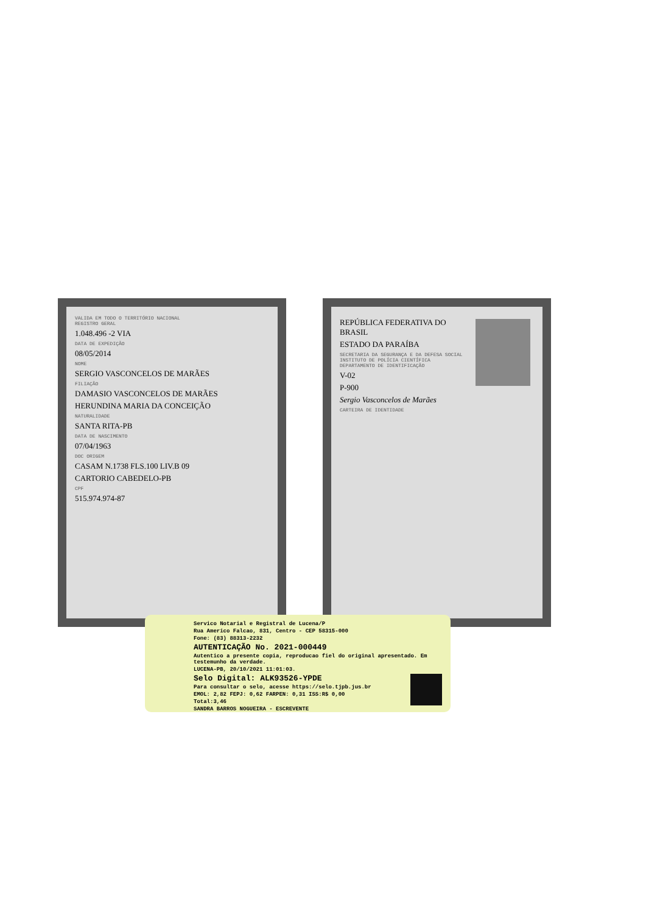VALIDA EM TODO O TERRITÓRIO NACIONAL
REGISTRO GERAL
1.048.496 -2 VIA
DATA DE EXPEDIÇÃO
08/05/2014
NOME
SERGIO VASCONCELOS DE MARÃES
FILIAÇÃO
DAMASIO VASCONCELOS DE MARÃES
HERUNDINA MARIA DA CONCEIÇÃO
NATURALIDADE
SANTA RITA-PB
DATA DE NASCIMENTO
07/04/1963
DOC ORIGEM
CASAM N.1738 FLS.100 LIV.B 09
CARTORIO CABEDELO-PB
CPF
515.974.974-87
REPÚBLICA FEDERATIVA DO BRASIL
ESTADO DA PARAÍBA
SECRETARIA DA SEGURANÇA E DA DEFESA SOCIAL
INSTITUTO DE POLÍCIA CIENTÍFICA
DEPARTAMENTO DE IDENTIFICAÇÃO
V-02
P-900
Sergio Vasconcelos de Marães
CARTEIRA DE IDENTIDADE
Servico Notarial e Registral de Lucena/P
Rua Americo Falcao, 831, Centro - CEP 58315-000
Fone: (83) 88313-2232
AUTENTICAÇÃO No. 2021-000449
Autentico a presente copia, reproducao fiel do original apresentado. Em testemunho da verdade.
LUCENA-PB, 20/10/2021 11:01:03.
Selo Digital: ALK93526-YPDE
Para consultar o selo, acesse https://selo.tjpb.jus.br
EMOL: 2,82 FEPJ: 0,62 FARPEN: 0,31 ISS:R$ 0,00
Total:3,46
SANDRA BARROS NOGUEIRA - ESCREVENTE